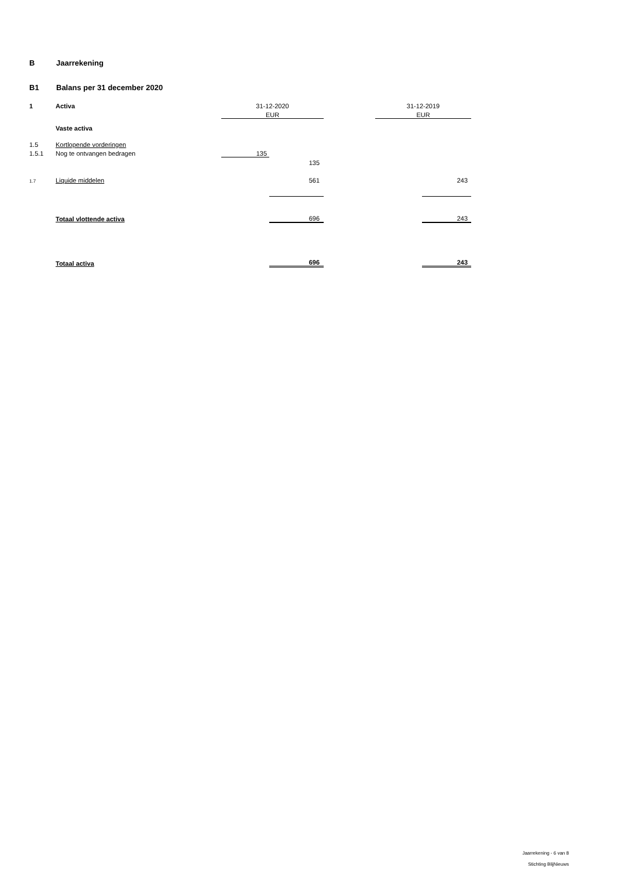B Jaarrekening
B1 Balans per 31 december 2020
| 1 | Activa | 31-12-2020 | | | 31-12-2019 | |
| | | EUR | | | EUR | |
| | Vaste activa | | | | | |
| 1.5 | Kortlopende vorderingen | | | | | |
| 1.5.1 | Nog te ontvangen bedragen | 135 | | | | |
| | | | 135 | | | |
| 1.7 | Liquide middelen | | 561 | | | 243 |
| | Totaal vlottende activa | | 696 | | | 243 |
| | Totaal activa | | 696 | | | 243 |
Jaarrekening - 6 van 8
Stichting BlijNieuws